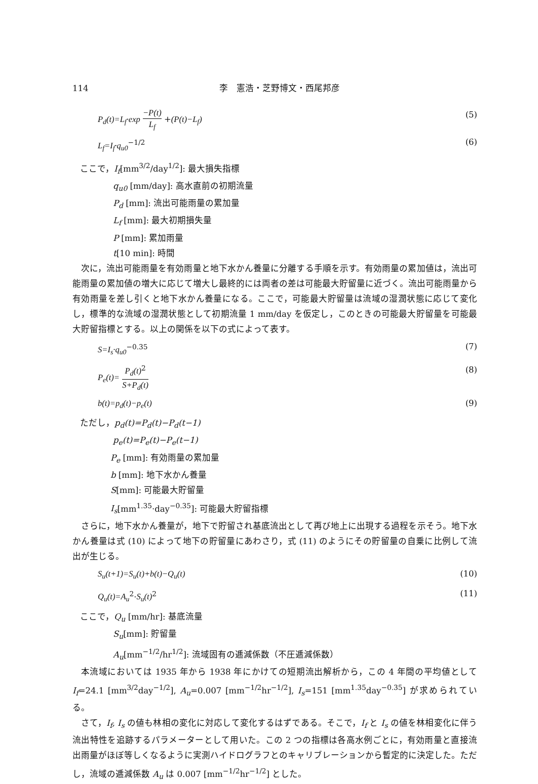114 李　憲浩・芝野博文・西尾邦彦
P<sub>d</sub>(t)=L<sub>f</sub>·exp −P(t) L<sub>f</sub> +(P(t)−L<sub>f</sub>) (5)
L<sub>f</sub>=I<sub>f</sub>·q<sub>u0</sub><sup>−1/2</sup> (6)
ここで，I<sub>f</sub>[mm<sup>3/2</sup>/day<sup>1/2</sup>]: 最大損失指標
q<sub>u0</sub> [mm/day]: 高水直前の初期流量
P<sub>d</sub> [mm]: 流出可能雨量の累加量
L<sub>f</sub> [mm]: 最大初期損失量
P [mm]: 累加雨量
t[10 min]: 時間
次に，流出可能雨量を有効雨量と地下水かん養量に分離する手順を示す。有効雨量の累加値は，流出可能雨量の累加値の増大に応じて増大し最終的には両者の差は可能最大貯留量に近づく。流出可能雨量から有効雨量を差し引くと地下水かん養量になる。ここで，可能最大貯留量は流域の湿潤状態に応じて変化し，標準的な流域の湿潤状態として初期流量 1 mm/day を仮定し，このときの可能最大貯留量を可能最大貯留指標とする。以上の関係を以下の式によって表す。
S=I<sub>s</sub>·q<sub>u0</sub><sup>−0.35</sup> (7)
P<sub>e</sub>(t)= P<sub>d</sub>(t)<sup>2</sup> S+P<sub>d</sub>(t) (8)
b(t)=p<sub>d</sub>(t)−p<sub>e</sub>(t) (9)
ただし，p<sub>d</sub>(t)=P<sub>d</sub>(t)−P<sub>d</sub>(t−1)
p<sub>e</sub>(t)=P<sub>e</sub>(t)−P<sub>e</sub>(t−1)
P<sub>e</sub> [mm]: 有効雨量の累加量
b [mm]: 地下水かん養量
S[mm]: 可能最大貯留量
I<sub>s</sub>[mm<sup>1.35</sup>·day<sup>−0.35</sup>]: 可能最大貯留指標
さらに，地下水かん養量が，地下で貯留され基底流出として再び地上に出現する過程を示そう。地下水かん養量は式 (10) によって地下の貯留量にあわさり，式 (11) のようにその貯留量の自乗に比例して流出が生じる。
S<sub>u</sub>(t+1)=S<sub>u</sub>(t)+b(t)−Q<sub>u</sub>(t) (10)
Q<sub>u</sub>(t)=A<sub>u</sub><sup>2</sup>·S<sub>u</sub>(t)<sup>2</sup> (11)
ここで，Q<sub>u</sub> [mm/hr]: 基底流量
S<sub>u</sub>[mm]: 貯留量
A<sub>u</sub>[mm<sup>−1/2</sup>/hr<sup>1/2</sup>]: 流域固有の逓減係数（不圧逓減係数）
本流域においては 1935 年から 1938 年にかけての短期流出解析から，この 4 年間の平均値として I<sub>f</sub>=24.1 [mm<sup>3/2</sup>day<sup>−1/2</sup>], A<sub>u</sub>=0.007 [mm<sup>−1/2</sup>hr<sup>−1/2</sup>], I<sub>s</sub>=151 [mm<sup>1.35</sup>day<sup>−0.35</sup>] が求められている。
さて，I<sub>f</sub>, I<sub>s</sub> の値も林相の変化に対応して変化するはずである。そこで，I<sub>f</sub> と I<sub>s</sub> の値を林相変化に伴う流出特性を追跡するパラメーターとして用いた。この 2 つの指標は各高水例ごとに，有効雨量と直接流出雨量がほぼ等しくなるように実測ハイドログラフとのキャリブレーションから暫定的に決定した。ただし，流域の逓減係数 A<sub>u</sub> は 0.007 [mm<sup>−1/2</sup>hr<sup>−1/2</sup>] とした。